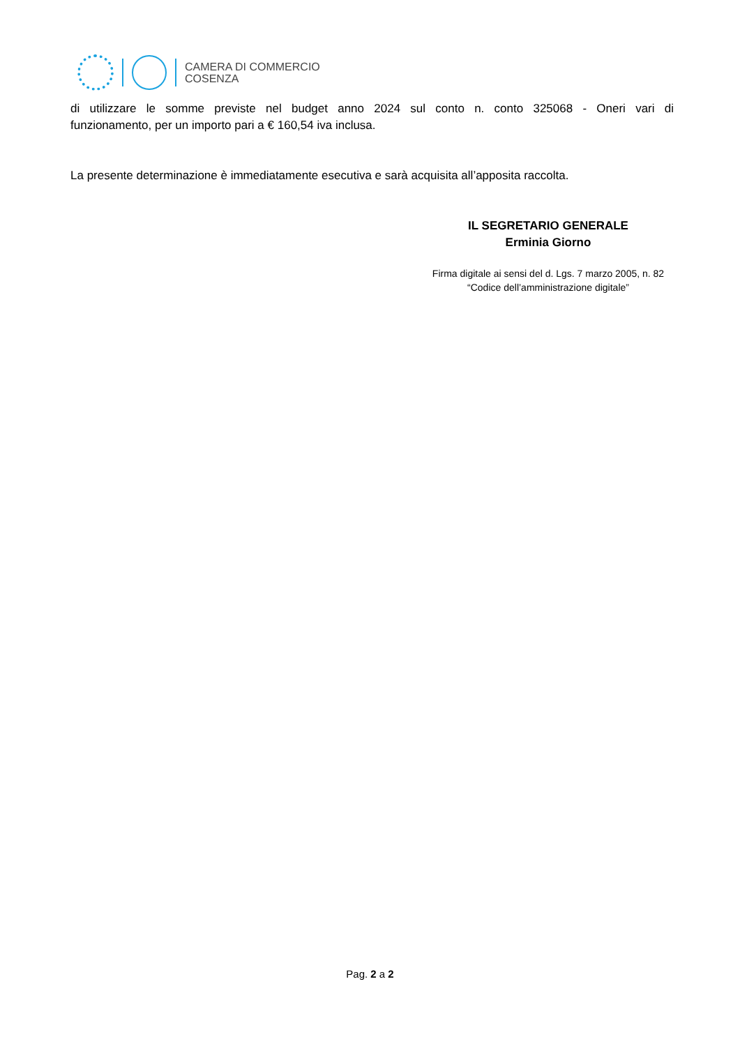CAMERA DI COMMERCIO
COSENZA
di utilizzare le somme previste nel budget anno 2024 sul conto n. conto 325068 - Oneri vari di
funzionamento, per un importo pari a € 160,54 iva inclusa.
La presente determinazione è immediatamente esecutiva e sarà acquisita all’apposita raccolta.
IL SEGRETARIO GENERALE
Erminia Giorno
Firma digitale ai sensi del d. Lgs. 7 marzo 2005, n. 82
“Codice dell’amministrazione digitale”
Pag. 2 a 2